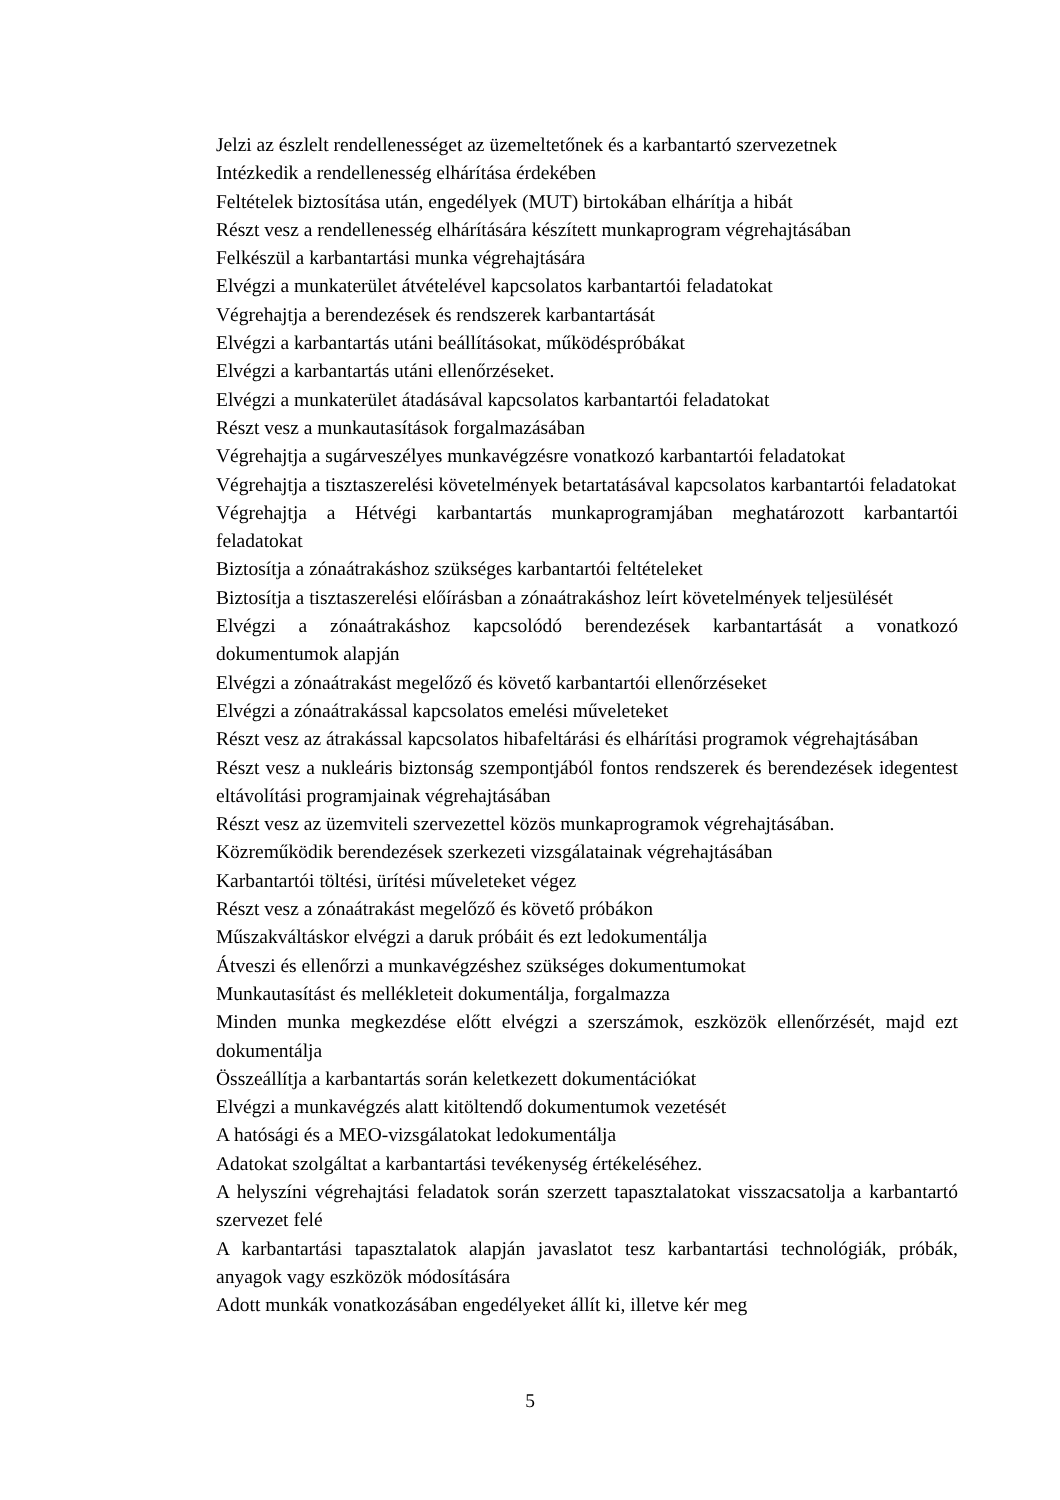Jelzi az észlelt rendellenességet az üzemeltetőnek és a karbantartó szervezetnek
Intézkedik a rendellenesség elhárítása érdekében
Feltételek biztosítása után, engedélyek (MUT) birtokában elhárítja a hibát
Részt vesz a rendellenesség elhárítására készített munkaprogram végrehajtásában
Felkészül a karbantartási munka végrehajtására
Elvégzi a munkaterület átvételével kapcsolatos karbantartói feladatokat
Végrehajtja a berendezések és rendszerek karbantartását
Elvégzi a karbantartás utáni beállításokat, működéspróbákat
Elvégzi a karbantartás utáni ellenőrzéseket.
Elvégzi a munkaterület átadásával kapcsolatos karbantartói feladatokat
Részt vesz a munkautasítások forgalmazásában
Végrehajtja a sugárveszélyes munkavégzésre vonatkozó karbantartói feladatokat
Végrehajtja a tisztaszerelési követelmények betartatásával kapcsolatos karbantartói feladatokat
Végrehajtja a Hétvégi karbantartás munkaprogramjában meghatározott karbantartói feladatokat
Biztosítja a zónaátrakáshoz szükséges karbantartói feltételeket
Biztosítja a tisztaszerelési előírásban a zónaátrakáshoz leírt követelmények teljesülését
Elvégzi a zónaátrakáshoz kapcsolódó berendezések karbantartását a vonatkozó dokumentumok alapján
Elvégzi a zónaátrakást megelőző és követő karbantartói ellenőrzéseket
Elvégzi a zónaátrakással kapcsolatos emelési műveleteket
Részt vesz az átrakással kapcsolatos hibafeltárási és elhárítási programok végrehajtásában
Részt vesz a nukleáris biztonság szempontjából fontos rendszerek és berendezések idegentest eltávolítási programjainak végrehajtásában
Részt vesz az üzemviteli szervezettel közös munkaprogramok végrehajtásában.
Közreműködik berendezések szerkezeti vizsgálatainak végrehajtásában
Karbantartói töltési, ürítési műveleteket végez
Részt vesz a zónaátrakást megelőző és követő próbákon
Műszakváltáskor elvégzi a daruk próbáit és ezt ledokumentálja
Átveszi és ellenőrzi a munkavégzéshez szükséges dokumentumokat
Munkautasítást és mellékleteit dokumentálja, forgalmazza
Minden munka megkezdése előtt elvégzi a szerszámok, eszközök ellenőrzését, majd ezt dokumentálja
Összeállítja a karbantartás során keletkezett dokumentációkat
Elvégzi a munkavégzés alatt kitöltendő dokumentumok vezetését
A hatósági és a MEO-vizsgálatokat ledokumentálja
Adatokat szolgáltat a karbantartási tevékenység értékeléséhez.
A helyszíni végrehajtási feladatok során szerzett tapasztalatokat visszacsatolja a karbantartó szervezet felé
A karbantartási tapasztalatok alapján javaslatot tesz karbantartási technológiák, próbák, anyagok vagy eszközök módosítására
Adott munkák vonatkozásában engedélyeket állít ki, illetve kér meg
5